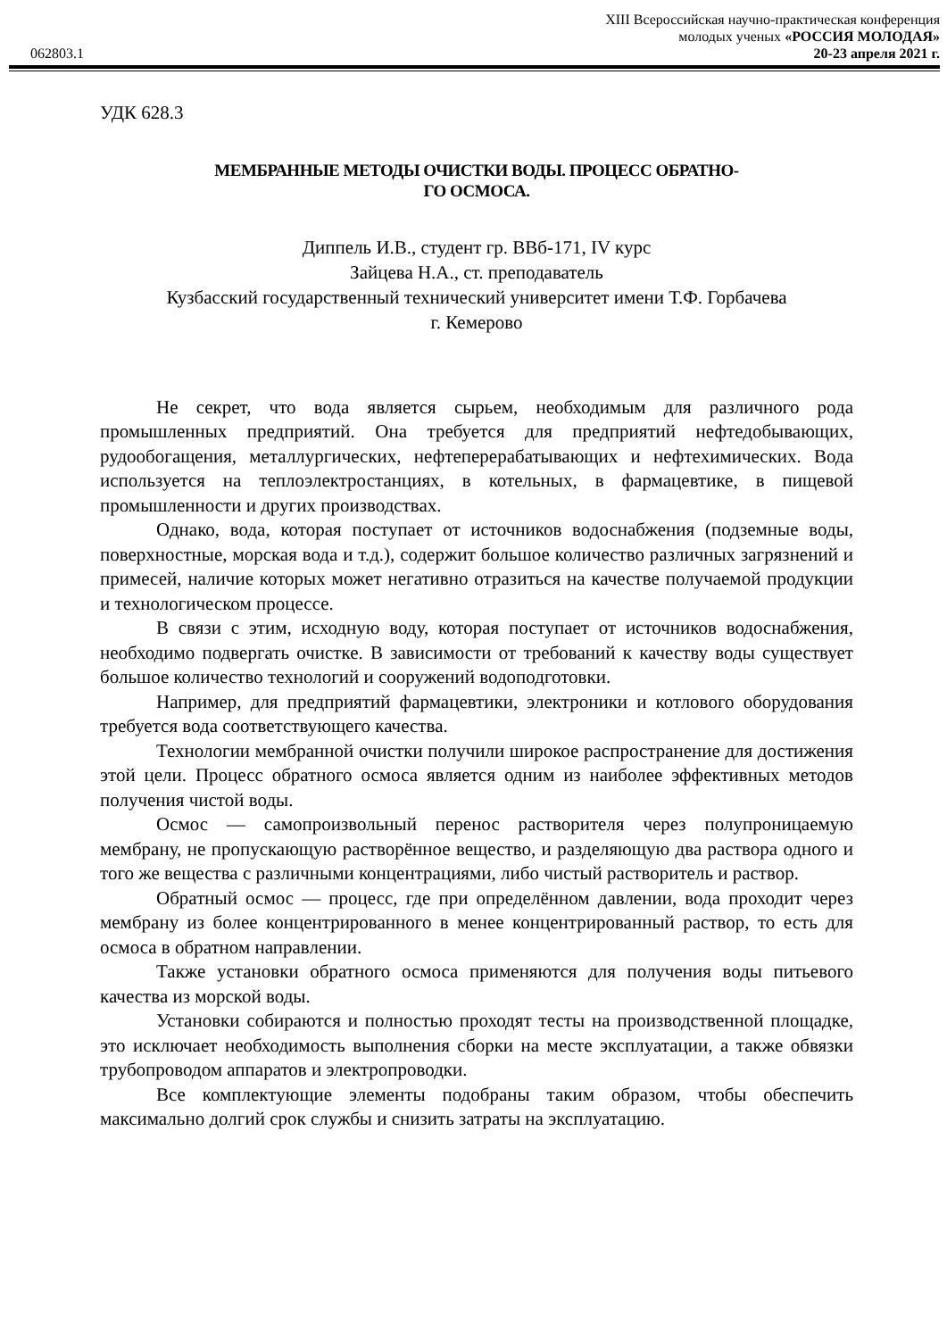062803.1
XIII Всероссийская научно-практическая конференция
молодых ученых «РОССИЯ МОЛОДАЯ»
20-23 апреля 2021 г.
УДК 628.3
МЕМБРАННЫЕ МЕТОДЫ ОЧИСТКИ ВОДЫ. ПРОЦЕСС ОБРАТНО-
ГО ОСМОСА.
Диппель И.В., студент гр. ВВб-171, IV курс
Зайцева Н.А., ст. преподаватель
Кузбасский государственный технический университет имени Т.Ф. Горбачева
г. Кемерово
Не секрет, что вода является сырьем, необходимым для различного рода промышленных предприятий. Она требуется для предприятий нефтедобывающих, рудообогащения, металлургических, нефтеперерабатывающих и нефтехимических. Вода используется на теплоэлектростанциях, в котельных, в фармацевтике, в пищевой промышленности и других производствах.
Однако, вода, которая поступает от источников водоснабжения (подземные воды, поверхностные, морская вода и т.д.), содержит большое количество различных загрязнений и примесей, наличие которых может негативно отразиться на качестве получаемой продукции и технологическом процессе.
В связи с этим, исходную воду, которая поступает от источников водоснабжения, необходимо подвергать очистке. В зависимости от требований к качеству воды существует большое количество технологий и сооружений водоподготовки.
Например, для предприятий фармацевтики, электроники и котлового оборудования требуется вода соответствующего качества.
Технологии мембранной очистки получили широкое распространение для достижения этой цели. Процесс обратного осмоса является одним из наиболее эффективных методов получения чистой воды.
Осмос — самопроизвольный перенос растворителя через полупроницаемую мембрану, не пропускающую растворённое вещество, и разделяющую два раствора одного и того же вещества с различными концентрациями, либо чистый растворитель и раствор.
Обратный осмос — процесс, где при определённом давлении, вода проходит через мембрану из более концентрированного в менее концентрированный раствор, то есть для осмоса в обратном направлении.
Также установки обратного осмоса применяются для получения воды питьевого качества из морской воды.
Установки собираются и полностью проходят тесты на производственной площадке, это исключает необходимость выполнения сборки на месте эксплуатации, а также обвязки трубопроводом аппаратов и электропроводки.
Все комплектующие элементы подобраны таким образом, чтобы обеспечить максимально долгий срок службы и снизить затраты на эксплуатацию.